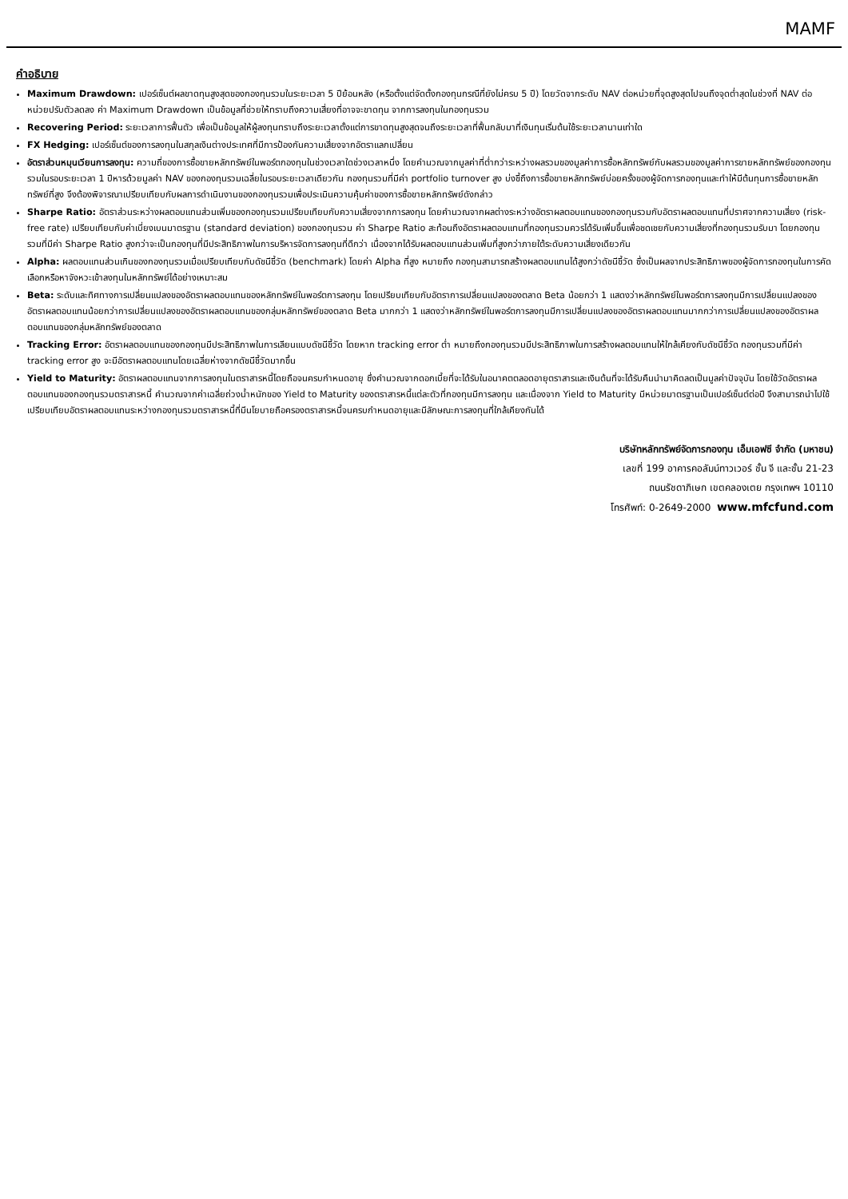MAMF
คำอธิบาย
Maximum Drawdown: เปอร์เซ็นต์ผลขาดทุนสูงสุดของกองทุนรวมในระยะเวลา 5 ปีย้อนหลัง (หรือตั้งแต่จัดตั้งกองทุนกรณีที่ยังไม่ครบ 5 ปี) โดยวัดจากระดับ NAV ต่อหน่วยที่จุดสูงสุดไปจนถึงจุดต่ำสุดในช่วงที่ NAV ต่อหน่วยปรับตัวลดลง ค่า Maximum Drawdown เป็นข้อมูลที่ช่วยให้ทราบถึงความเสี่ยงที่อาจจะขาดทุน จากการลงทุนในกองทุนรวม
Recovering Period: ระยะเวลาการฟื้นตัว เพื่อเป็นข้อมูลให้ผู้ลงทุนทราบถึงระยะเวลาตั้งแต่การขาดทุนสูงสุดจนถึงระยะเวลาที่ฟื้นกลับมาที่เงินทุนเริ่มต้นใช้ระยะเวลานานเท่าใด
FX Hedging: เปอร์เซ็นต์ของการลงทุนในสกุลเงินต่างประเทศที่มีการป้องกันความเสี่ยงจากอัตราแลกเปลี่ยน
อัตราส่วนหมุนเวียนการลงทุน: ความถี่ของการซื้อขายหลักทรัพย์ในพอร์ตกองทุนในช่วงเวลาใดช่วงเวลาหนึ่ง โดยคำนวณจากมูลค่าที่ต่ำกว่าระหว่างผลรวมของมูลค่าการซื้อหลักทรัพย์กับผลรวมของมูลค่าการขายหลักทรัพย์ของกองทุนรวมในรอบระยะเวลา 1 ปีหารด้วยมูลค่า NAV ของกองทุนรวมเฉลี่ยในรอบระยะเวลาเดียวกัน กองทุนรวมที่มีค่า portfolio turnover สูง บ่งชี้ถึงการซื้อขายหลักทรัพย์บ่อยครั้งของผู้จัดการกองทุนและทำให้มีต้นทุนการซื้อขายหลักทรัพย์ที่สูง จึงต้องพิจารณาเปรียบเทียบกับผลการดำเนินงานของกองทุนรวมเพื่อประเมินความคุ้มค่าของการซื้อขายหลักทรัพย์ดังกล่าว
Sharpe Ratio: อัตราส่วนระหว่างผลตอบแทนส่วนเพิ่มของกองทุนรวมเปรียบเทียบกับความเสี่ยงจากการลงทุน โดยคำนวณจากผลต่างระหว่างอัตราผลตอบแทนของกองทุนรวมกับอัตราผลตอบแทนที่ปราศจากความเสี่ยง (risk-free rate) เปรียบเทียบกับค่าเบี่ยงเบนมาตรฐาน (standard deviation) ของกองทุนรวม ค่า Sharpe Ratio สะท้อนถึงอัตราผลตอบแทนที่กองทุนรวมควรได้รับเพิ่มขึ้นเพื่อชดเชยกับความเสี่ยงที่กองทุนรวมรับมา โดยกองทุนรวมที่มีค่า Sharpe Ratio สูงกว่าจะเป็นกองทุนที่มีประสิทธิภาพในการบริหารจัดการลงทุนที่ดีกว่า เนื่องจากได้รับผลตอบแทนส่วนเพิ่มที่สูงกว่าภายใต้ระดับความเสี่ยงเดียวกัน
Alpha: ผลตอบแทนส่วนเกินของกองทุนรวมเมื่อเปรียบเทียบกับดัชนีชี้วัด (benchmark) โดยค่า Alpha ที่สูง หมายถึง กองทุนสามารถสร้างผลตอบแทนได้สูงกว่าดัชนีชี้วัด ซึ่งเป็นผลจากประสิทธิภาพของผู้จัดการกองทุนในการคัดเลือกหรือหาจังหวะเข้าลงทุนในหลักทรัพย์ได้อย่างเหมาะสม
Beta: ระดับและทิศทางการเปลี่ยนแปลงของอัตราผลตอบแทนของหลักทรัพย์ในพอร์ตการลงทุน โดยเปรียบเทียบกับอัตราการเปลี่ยนแปลงของตลาด Beta น้อยกว่า 1 แสดงว่าหลักทรัพย์ในพอร์ตการลงทุนมีการเปลี่ยนแปลงของอัตราผลตอบแทนน้อยกว่าการเปลี่ยนแปลงของอัตราผลตอบแทนของกลุ่มหลักทรัพย์ของตลาด Beta มากกว่า 1 แสดงว่าหลักทรัพย์ในพอร์ตการลงทุนมีการเปลี่ยนแปลงของอัตราผลตอบแทนมากกว่าการเปลี่ยนแปลงของอัตราผลตอบแทนของกลุ่มหลักทรัพย์ของตลาด
Tracking Error: อัตราผลตอบแทนของกองทุนมีประสิทธิภาพในการเลียนแบบดัชนีชี้วัด โดยหาก tracking error ต่ำ หมายถึงกองทุนรวมมีประสิทธิภาพในการสร้างผลตอบแทนให้ใกล้เคียงกับดัชนีชี้วัด กองทุนรวมที่มีค่า tracking error สูง จะมีอัตราผลตอบแทนโดยเฉลี่ยห่างจากดัชนีชี้วัดมากขึ้น
Yield to Maturity: อัตราผลตอบแทนจากการลงทุนในตราสารหนี้โดยถือจนครบกำหนดอายุ ซึ่งคำนวณจากดอกเบี้ยที่จะได้รับในอนาคตตลอดอายุตราสารและเงินต้นที่จะได้รับคืนนำมาคิดลดเป็นมูลค่าปัจจุบัน โดยใช้วัดอัตราผลตอบแทนของกองทุนรวมตราสารหนี้ คำนวณจากค่าเฉลี่ยถ่วงน้ำหนักของ Yield to Maturity ของตราสารหนี้แต่ละตัวที่กองทุนมีการลงทุน และเนื่องจาก Yield to Maturity มีหน่วยมาตรฐานเป็นเปอร์เซ็นต์ต่อปี จึงสามารถนำไปใช้เปรียบเทียบอัตราผลตอบแทนระหว่างกองทุนรวมตราสารหนี้ที่มีนโยบายถือครองตราสารหนี้จนครบกำหนดอายุและมีลักษณะการลงทุนที่ใกล้เคียงกันได้
บริษัทหลักทรัพย์จัดการกองทุน เอ็มเอฟซี จำกัด (มหาชน)
เลขที่ 199 อาคารคอลัมน์ทาวเวอร์ ชั้น จี และชั้น 21-23
ถนนรัชดาภิเษก เขตคลองเตย กรุงเทพฯ 10110
โทรศัพท์: 0-2649-2000 www.mfcfund.com